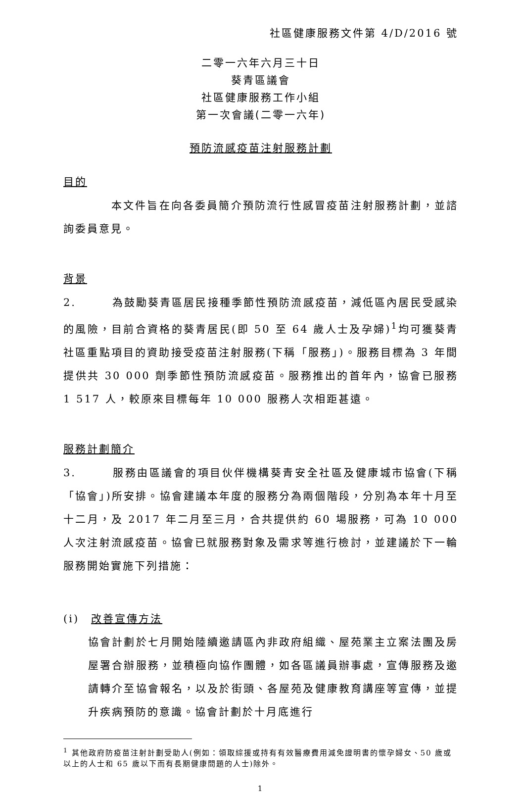社區健康服務文件第 4/D/2016 號
二零一六年六月三十日
葵青區議會
社區健康服務工作小組
第一次會議(二零一六年)
預防流感疫苗注射服務計劃
目的
　　　　本文件旨在向各委員簡介預防流行性感冒疫苗注射服務計劃，並諮詢委員意見。
背景
2.　　　為鼓勵葵青區居民接種季節性預防流感疫苗，減低區內居民受感染的風險，目前合資格的葵青居民(即 50 至 64 歲人士及孕婦)<sup>1</sup>均可獲葵青社區重點項目的資助接受疫苗注射服務(下稱「服務」)。服務目標為 3 年間提供共 30 000 劑季節性預防流感疫苗。服務推出的首年內，協會已服務 1 517 人，較原來目標每年 10 000 服務人次相距甚遠。
服務計劃簡介
3.　　　服務由區議會的項目伙伴機構葵青安全社區及健康城市協會(下稱「協會」)所安排。協會建議本年度的服務分為兩個階段，分別為本年十月至十二月，及 2017 年二月至三月，合共提供約 60 場服務，可為 10 000 人次注射流感疫苗。協會已就服務對象及需求等進行檢討，並建議於下一輪服務開始實施下列措施：
(i)　改善宣傳方法
協會計劃於七月開始陸續邀請區內非政府組織、屋苑業主立案法團及房屋署合辦服務，並積極向協作團體，如各區議員辦事處，宣傳服務及邀請轉介至協會報名，以及於街頭、各屋苑及健康教育講座等宣傳，並提升疾病預防的意識。協會計劃於十月底進行
<sup>1</sup> 其他政府防疫苗注射計劃受助人(例如：領取綜援或持有有效醫療費用減免證明書的懷孕婦女、50 歲或以上的人士和 65 歲以下而有長期健康問題的人士)除外。
1